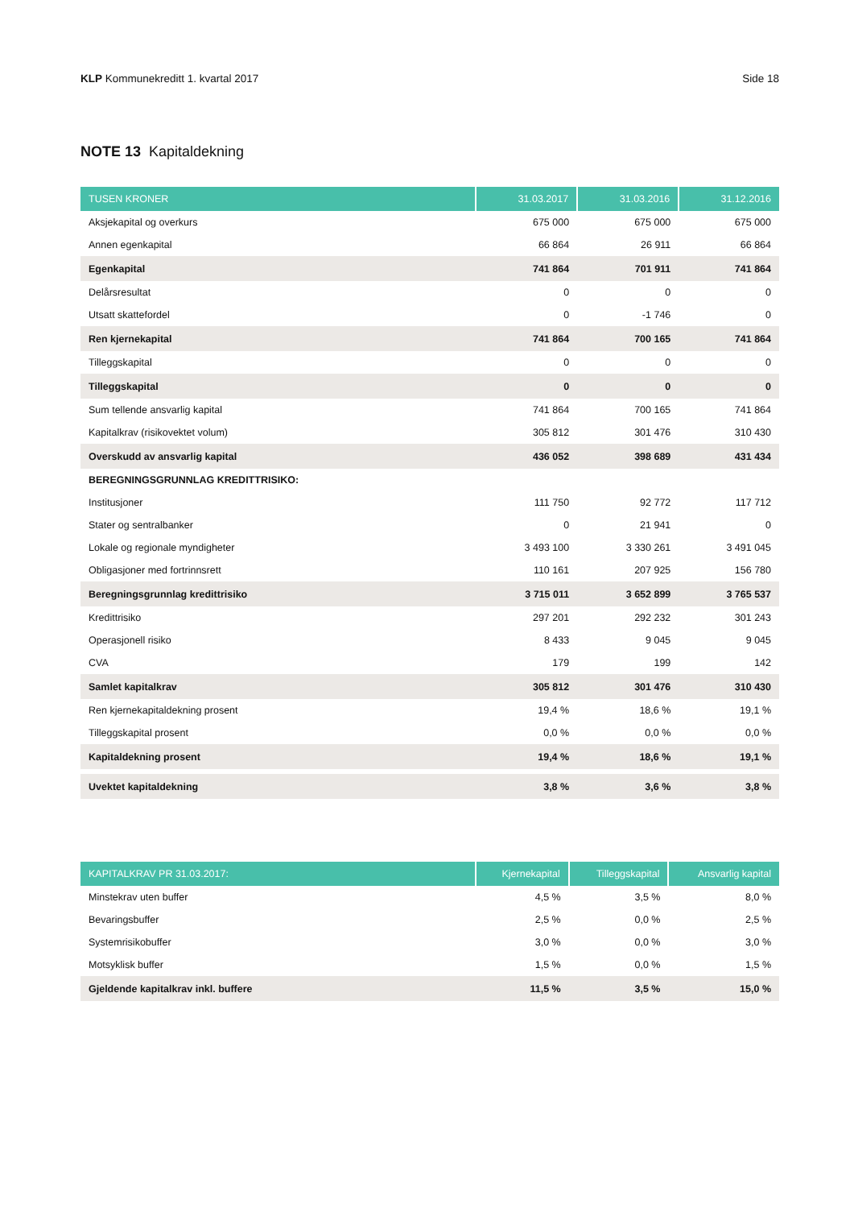KLP Kommunekreditt 1. kvartal 2017 Side 18
NOTE 13 Kapitaldekning
| TUSEN KRONER | 31.03.2017 | 31.03.2016 | 31.12.2016 |
| --- | --- | --- | --- |
| Aksjekapital og overkurs | 675 000 | 675 000 | 675 000 |
| Annen egenkapital | 66 864 | 26 911 | 66 864 |
| Egenkapital | 741 864 | 701 911 | 741 864 |
| Delårsresultat | 0 | 0 | 0 |
| Utsatt skattefordel | 0 | -1 746 | 0 |
| Ren kjernekapital | 741 864 | 700 165 | 741 864 |
| Tilleggskapital | 0 | 0 | 0 |
| Tilleggskapital | 0 | 0 | 0 |
| Sum tellende ansvarlig kapital | 741 864 | 700 165 | 741 864 |
| Kapitalkrav (risikovektet volum) | 305 812 | 301 476 | 310 430 |
| Overskudd av ansvarlig kapital | 436 052 | 398 689 | 431 434 |
| BEREGNINGSGRUNNLAG KREDITTRISIKO: | | | |
| Institusjoner | 111 750 | 92 772 | 117 712 |
| Stater og sentralbanker | 0 | 21 941 | 0 |
| Lokale og regionale myndigheter | 3 493 100 | 3 330 261 | 3 491 045 |
| Obligasjoner med fortrinnsrett | 110 161 | 207 925 | 156 780 |
| Beregningsgrunnlag kredittrisiko | 3 715 011 | 3 652 899 | 3 765 537 |
| Kredittrisiko | 297 201 | 292 232 | 301 243 |
| Operasjonell risiko | 8 433 | 9 045 | 9 045 |
| CVA | 179 | 199 | 142 |
| Samlet kapitalkrav | 305 812 | 301 476 | 310 430 |
| Ren kjernekapitaldekning prosent | 19,4 % | 18,6 % | 19,1 % |
| Tilleggskapital prosent | 0,0 % | 0,0 % | 0,0 % |
| Kapitaldekning prosent | 19,4 % | 18,6 % | 19,1 % |
| Uvektet kapitaldekning | 3,8 % | 3,6 % | 3,8 % |
| KAPITALKRAV PR 31.03.2017: | Kjernekapital | Tilleggskapital | Ansvarlig kapital |
| --- | --- | --- | --- |
| Minstekrav uten buffer | 4,5 % | 3,5 % | 8,0 % |
| Bevaringsbuffer | 2,5 % | 0,0 % | 2,5 % |
| Systemrisikobuffer | 3,0 % | 0,0 % | 3,0 % |
| Motsyklisk buffer | 1,5 % | 0,0 % | 1,5 % |
| Gjeldende kapitalkrav inkl. buffere | 11,5 % | 3,5 % | 15,0 % |